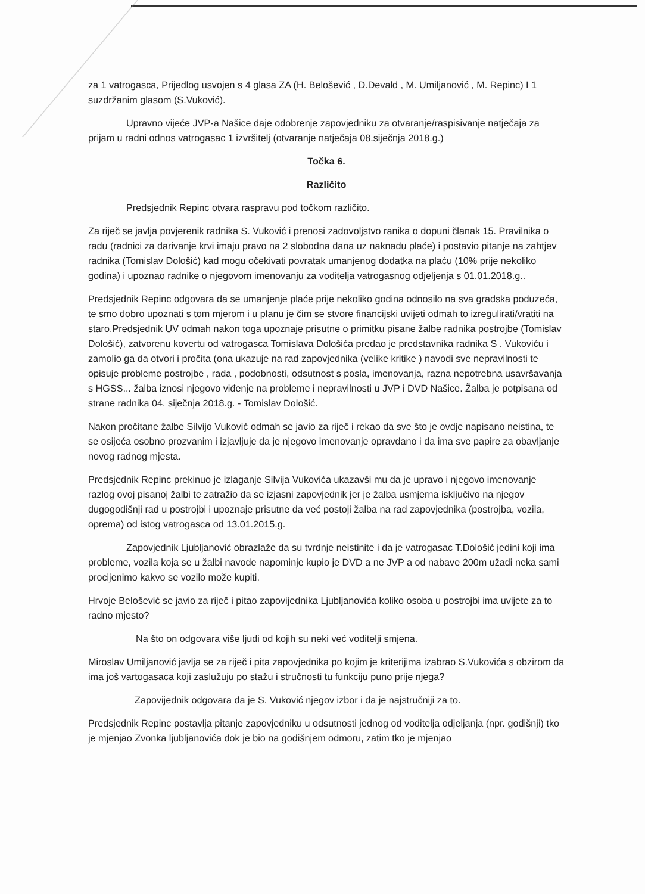za 1 vatrogasca, Prijedlog usvojen s 4 glasa ZA (H. Belošević , D.Devald , M. Umiljanović , M. Repinc) I 1 suzdržanim glasom (S.Vuković).
Upravno vijeće JVP-a Našice daje odobrenje zapovjedniku za otvaranje/raspisivanje natječaja za prijam u radni odnos vatrogasac 1 izvršitelj (otvaranje natječaja 08.siječnja 2018.g.)
Točka 6.
Različito
Predsjednik Repinc otvara raspravu pod točkom različito.
Za riječ se javlja povjerenik radnika S. Vuković i prenosi zadovoljstvo ranika o dopuni članak 15. Pravilnika o radu (radnici za darivanje krvi imaju pravo na 2 slobodna dana uz naknadu plaće) i postavio pitanje na zahtjev radnika (Tomislav Dološić) kad mogu očekivati povratak umanjenog dodatka na plaću (10% prije nekoliko godina) i upoznao radnike o njegovom imenovanju za voditelja vatrogasnog odjeljenja s 01.01.2018.g..
Predsjednik Repinc odgovara da se umanjenje plaće prije nekoliko godina odnosilo na sva gradska poduzeća, te smo dobro upoznati s tom mjerom i u planu je čim se stvore financijski uvijeti odmah to izregulirati/vratiti na staro.Predsjednik UV odmah nakon toga upoznaje prisutne o primitku pisane žalbe radnika postrojbe (Tomislav Dološić), zatvorenu kovertu od vatrogasca Tomislava Dološića predao je predstavnika radnika S . Vukoviću i zamolio ga da otvori i pročita (ona ukazuje na rad zapovjednika (velike kritike ) navodi sve nepravilnosti te opisuje probleme postrojbe , rada , podobnosti, odsutnost s posla, imenovanja, razna nepotrebna usavršavanja s HGSS... žalba iznosi njegovo viđenje na probleme i nepravilnosti u JVP i DVD Našice. Žalba je potpisana od strane radnika 04. siječnja 2018.g. - Tomislav Dološić.
Nakon pročitane žalbe Silvijo Vuković odmah se javio za riječ i rekao da sve što je ovdje napisano neistina, te se osijeća osobno prozvanim i izjavljuje da je njegovo imenovanje opravdano i da ima sve papire za obavljanje novog radnog mjesta.
Predsjednik Repinc prekinuo je izlaganje Silvija Vukovića ukazavši mu da je upravo i njegovo imenovanje razlog ovoj pisanoj žalbi te zatražio da se izjasni zapovjednik jer je žalba usmjerna isključivo na njegov dugogodišnji rad u postrojbi i upoznaje prisutne da već postoji žalba na rad zapovjednika (postrojba, vozila, oprema) od istog vatrogasca od 13.01.2015.g.
Zapovjednik Ljubljanović obrazlaže da su tvrdnje neistinite i da je vatrogasac T.Dološić jedini koji ima probleme, vozila koja se u žalbi navode napominje kupio je DVD a ne JVP a od nabave 200m užadi neka sami procijenimo kakvo se vozilo može kupiti.
Hrvoje Belošević se javio za riječ i pitao zapovijednika Ljubljanovića koliko osoba u postrojbi ima uvijete za to radno mjesto?
Na što on odgovara više ljudi od kojih su neki već voditelji smjena.
Miroslav Umiljanović javlja se za riječ i pita zapovjednika po kojim je kriterijima izabrao S.Vukovića s obzirom da ima još vartogasaca koji zaslužuju po stažu i stručnosti tu funkciju puno prije njega?
Zapovijednik odgovara da je S. Vuković njegov izbor i da je najstručniji za to.
Predsjednik Repinc postavlja pitanje zapovjedniku u odsutnosti jednog od voditelja odjeljanja (npr. godišnji) tko je mjenjao Zvonka ljubljanovića dok je bio na godišnjem odmoru, zatim tko je mjenjao